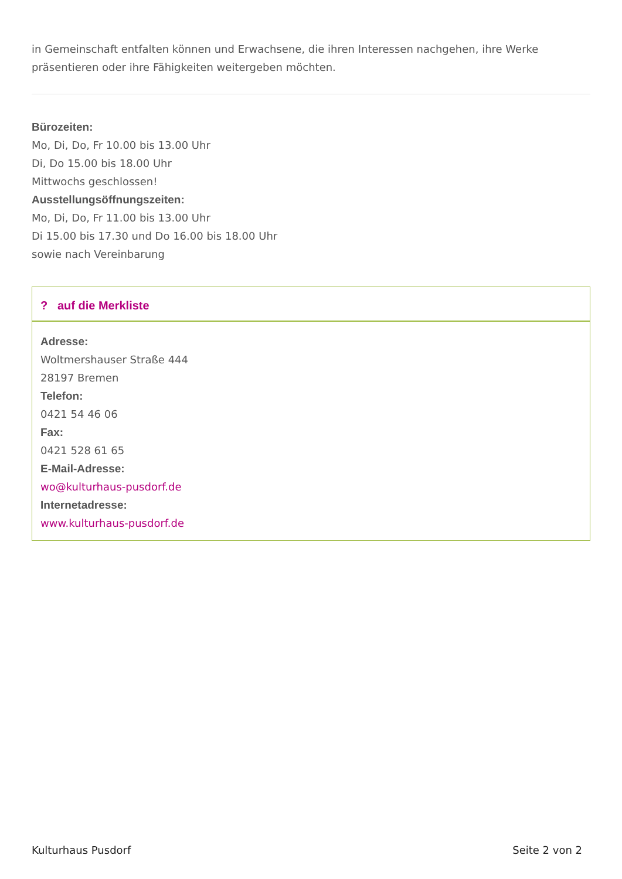in Gemeinschaft entfalten können und Erwachsene, die ihren Interessen nachgehen, ihre Werke präsentieren oder ihre Fähigkeiten weitergeben möchten.
Bürozeiten:
Mo, Di, Do, Fr 10.00 bis 13.00 Uhr
Di, Do 15.00 bis 18.00 Uhr
Mittwochs geschlossen!
Ausstellungsöffnungszeiten:
Mo, Di, Do, Fr 11.00 bis 13.00 Uhr
Di 15.00 bis 17.30 und Do 16.00 bis 18.00 Uhr
sowie nach Vereinbarung
? auf die Merkliste
Adresse:
Woltmershauser Straße 444
28197 Bremen
Telefon:
0421 54 46 06
Fax:
0421 528 61 65
E-Mail-Adresse:
wo@kulturhaus-pusdorf.de
Internetadresse:
www.kulturhaus-pusdorf.de
Kulturhaus Pusdorf Seite 2 von 2